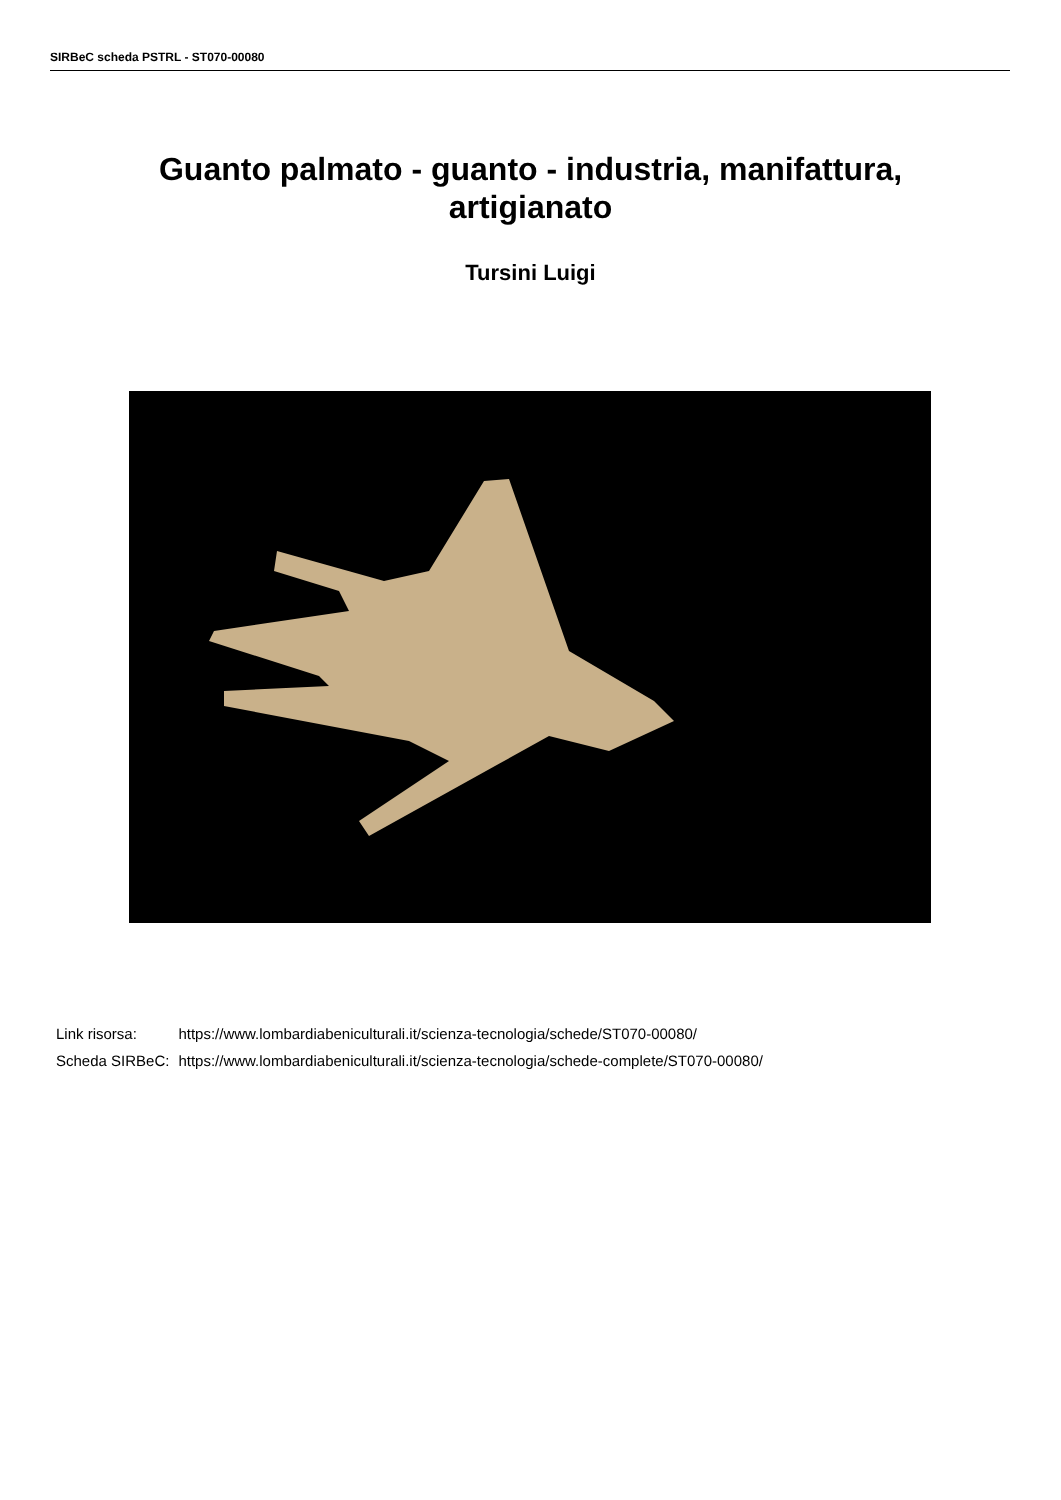SIRBeC scheda PSTRL - ST070-00080
Guanto palmato - guanto - industria, manifattura,
artigianato
Tursini Luigi
| Link risorsa: | https://www.lombardiabeniculturali.it/scienza-tecnologia/schede/ST070-00080/ |
| Scheda SIRBeC: | https://www.lombardiabeniculturali.it/scienza-tecnologia/schede-complete/ST070-00080/ |